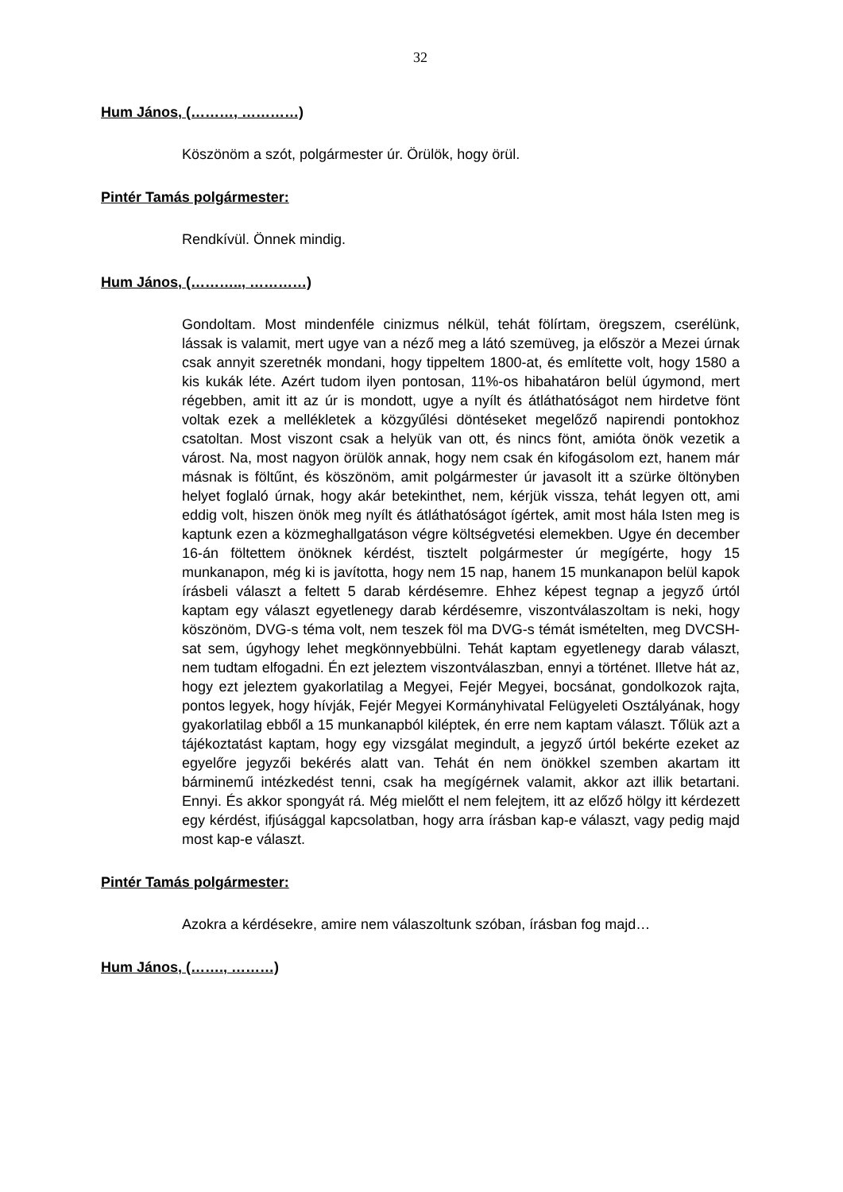32
Hum János, (………, …………)
Köszönöm a szót, polgármester úr. Örülök, hogy örül.
Pintér Tamás polgármester:
Rendkívül. Önnek mindig.
Hum János, (……….., …………)
Gondoltam. Most mindenféle cinizmus nélkül, tehát fölírtam, öregszem, cserélünk, lássak is valamit, mert ugye van a néző meg a látó szemüveg, ja először a Mezei úrnak csak annyit szeretnék mondani, hogy tippeltem 1800-at, és említette volt, hogy 1580 a kis kukák léte. Azért tudom ilyen pontosan, 11%-os hibahatáron belül úgymond, mert régebben, amit itt az úr is mondott, ugye a nyílt és átláthatóságot nem hirdetve fönt voltak ezek a mellékletek a közgyűlési döntéseket megelőző napirendi pontokhoz csatoltan. Most viszont csak a helyük van ott, és nincs fönt, amióta önök vezetik a várost. Na, most nagyon örülök annak, hogy nem csak én kifogásolom ezt, hanem már másnak is föltűnt, és köszönöm, amit polgármester úr javasolt itt a szürke öltönyben helyet foglaló úrnak, hogy akár betekinthet, nem, kérjük vissza, tehát legyen ott, ami eddig volt, hiszen önök meg nyílt és átláthatóságot ígértek, amit most hála Isten meg is kaptunk ezen a közmeghallgatáson végre költségvetési elemekben. Ugye én december 16-án föltettem önöknek kérdést, tisztelt polgármester úr megígérte, hogy 15 munkanapon, még ki is javította, hogy nem 15 nap, hanem 15 munkanapon belül kapok írásbeli választ a feltett 5 darab kérdésemre. Ehhez képest tegnap a jegyző úrtól kaptam egy választ egyetlenegy darab kérdésemre, viszontválaszoltam is neki, hogy köszönöm, DVG-s téma volt, nem teszek föl ma DVG-s témát ismételten, meg DVCSH-sat sem, úgyhogy lehet megkönnyebbülni. Tehát kaptam egyetlenegy darab választ, nem tudtam elfogadni. Én ezt jeleztem viszontválaszban, ennyi a történet. Illetve hát az, hogy ezt jeleztem gyakorlatilag a Megyei, Fejér Megyei, bocsánat, gondolkozok rajta, pontos legyek, hogy hívják, Fejér Megyei Kormányhivatal Felügyeleti Osztályának, hogy gyakorlatilag ebből a 15 munkanapból kiléptek, én erre nem kaptam választ. Tőlük azt a tájékoztatást kaptam, hogy egy vizsgálat megindult, a jegyző úrtól bekérte ezeket az egyelőre jegyzői bekérés alatt van. Tehát én nem önökkel szemben akartam itt bárminemű intézkedést tenni, csak ha megígérnek valamit, akkor azt illik betartani. Ennyi. És akkor spongyát rá. Még mielőtt el nem felejtem, itt az előző hölgy itt kérdezett egy kérdést, ifjúsággal kapcsolatban, hogy arra írásban kap-e választ, vagy pedig majd most kap-e választ.
Pintér Tamás polgármester:
Azokra a kérdésekre, amire nem válaszoltunk szóban, írásban fog majd…
Hum János, (……., ………)